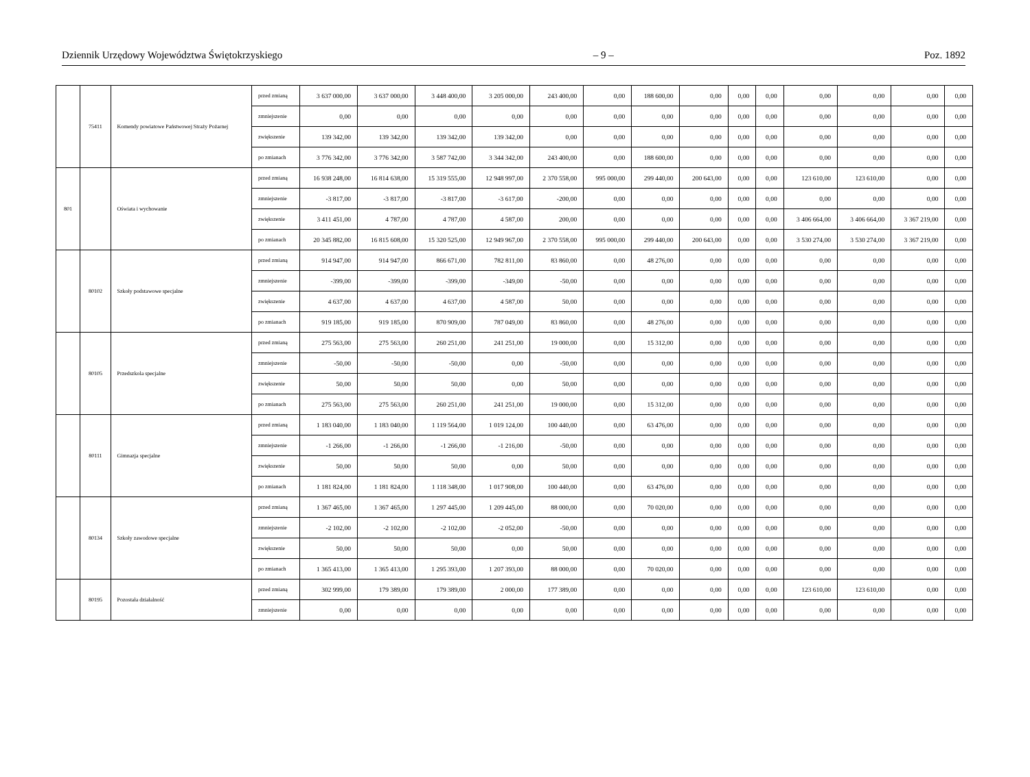Dziennik Urzędowy Województwa Świętokrzyskiego – 9 – Poz. 1892
| | 75411 | Komendy powiatowe Państwowej Straży Pożarnej | przed zmianą | 3 637 000,00 | 3 637 000,00 | 3 448 400,00 | 3 205 000,00 | 243 400,00 | 0,00 | 188 600,00 | 0,00 | 0,00 | 0,00 | 0,00 | 0,00 | 0,00 | 0,00 |
| | | | zmniejszenie | 0,00 | 0,00 | 0,00 | 0,00 | 0,00 | 0,00 | 0,00 | 0,00 | 0,00 | 0,00 | 0,00 | 0,00 | 0,00 | 0,00 |
| | | | zwiększenie | 139 342,00 | 139 342,00 | 139 342,00 | 139 342,00 | 0,00 | 0,00 | 0,00 | 0,00 | 0,00 | 0,00 | 0,00 | 0,00 | 0,00 | 0,00 |
| | | | po zmianach | 3 776 342,00 | 3 776 342,00 | 3 587 742,00 | 3 344 342,00 | 243 400,00 | 0,00 | 188 600,00 | 0,00 | 0,00 | 0,00 | 0,00 | 0,00 | 0,00 | 0,00 |
| 801 | | Oświata i wychowanie | przed zmianą | 16 938 248,00 | 16 814 638,00 | 15 319 555,00 | 12 948 997,00 | 2 370 558,00 | 995 000,00 | 299 440,00 | 200 643,00 | 0,00 | 0,00 | 123 610,00 | 123 610,00 | 0,00 | 0,00 |
| | | | zmniejszenie | -3 817,00 | -3 817,00 | -3 817,00 | -3 617,00 | -200,00 | 0,00 | 0,00 | 0,00 | 0,00 | 0,00 | 0,00 | 0,00 | 0,00 | 0,00 |
| | | | zwiększenie | 3 411 451,00 | 4 787,00 | 4 787,00 | 4 587,00 | 200,00 | 0,00 | 0,00 | 0,00 | 0,00 | 0,00 | 3 406 664,00 | 3 406 664,00 | 3 367 219,00 | 0,00 |
| | | | po zmianach | 20 345 882,00 | 16 815 608,00 | 15 320 525,00 | 12 949 967,00 | 2 370 558,00 | 995 000,00 | 299 440,00 | 200 643,00 | 0,00 | 0,00 | 3 530 274,00 | 3 530 274,00 | 3 367 219,00 | 0,00 |
| | 80102 | Szkoły podstawowe specjalne | przed zmianą | 914 947,00 | 914 947,00 | 866 671,00 | 782 811,00 | 83 860,00 | 0,00 | 48 276,00 | 0,00 | 0,00 | 0,00 | 0,00 | 0,00 | 0,00 | 0,00 |
| | | | zmniejszenie | -399,00 | -399,00 | -399,00 | -349,00 | -50,00 | 0,00 | 0,00 | 0,00 | 0,00 | 0,00 | 0,00 | 0,00 | 0,00 | 0,00 |
| | | | zwiększenie | 4 637,00 | 4 637,00 | 4 637,00 | 4 587,00 | 50,00 | 0,00 | 0,00 | 0,00 | 0,00 | 0,00 | 0,00 | 0,00 | 0,00 | 0,00 |
| | | | po zmianach | 919 185,00 | 919 185,00 | 870 909,00 | 787 049,00 | 83 860,00 | 0,00 | 48 276,00 | 0,00 | 0,00 | 0,00 | 0,00 | 0,00 | 0,00 | 0,00 |
| | 80105 | Przedszkola specjalne | przed zmianą | 275 563,00 | 275 563,00 | 260 251,00 | 241 251,00 | 19 000,00 | 0,00 | 15 312,00 | 0,00 | 0,00 | 0,00 | 0,00 | 0,00 | 0,00 | 0,00 |
| | | | zmniejszenie | -50,00 | -50,00 | -50,00 | 0,00 | -50,00 | 0,00 | 0,00 | 0,00 | 0,00 | 0,00 | 0,00 | 0,00 | 0,00 | 0,00 |
| | | | zwiększenie | 50,00 | 50,00 | 50,00 | 0,00 | 50,00 | 0,00 | 0,00 | 0,00 | 0,00 | 0,00 | 0,00 | 0,00 | 0,00 | 0,00 |
| | | | po zmianach | 275 563,00 | 275 563,00 | 260 251,00 | 241 251,00 | 19 000,00 | 0,00 | 15 312,00 | 0,00 | 0,00 | 0,00 | 0,00 | 0,00 | 0,00 | 0,00 |
| | 80111 | Gimnazja specjalne | przed zmianą | 1 183 040,00 | 1 183 040,00 | 1 119 564,00 | 1 019 124,00 | 100 440,00 | 0,00 | 63 476,00 | 0,00 | 0,00 | 0,00 | 0,00 | 0,00 | 0,00 | 0,00 |
| | | | zmniejszenie | -1 266,00 | -1 266,00 | -1 266,00 | -1 216,00 | -50,00 | 0,00 | 0,00 | 0,00 | 0,00 | 0,00 | 0,00 | 0,00 | 0,00 | 0,00 |
| | | | zwiększenie | 50,00 | 50,00 | 50,00 | 0,00 | 50,00 | 0,00 | 0,00 | 0,00 | 0,00 | 0,00 | 0,00 | 0,00 | 0,00 | 0,00 |
| | | | po zmianach | 1 181 824,00 | 1 181 824,00 | 1 118 348,00 | 1 017 908,00 | 100 440,00 | 0,00 | 63 476,00 | 0,00 | 0,00 | 0,00 | 0,00 | 0,00 | 0,00 | 0,00 |
| | 80134 | Szkoły zawodowe specjalne | przed zmianą | 1 367 465,00 | 1 367 465,00 | 1 297 445,00 | 1 209 445,00 | 88 000,00 | 0,00 | 70 020,00 | 0,00 | 0,00 | 0,00 | 0,00 | 0,00 | 0,00 | 0,00 |
| | | | zmniejszenie | -2 102,00 | -2 102,00 | -2 102,00 | -2 052,00 | -50,00 | 0,00 | 0,00 | 0,00 | 0,00 | 0,00 | 0,00 | 0,00 | 0,00 | 0,00 |
| | | | zwiększenie | 50,00 | 50,00 | 50,00 | 0,00 | 50,00 | 0,00 | 0,00 | 0,00 | 0,00 | 0,00 | 0,00 | 0,00 | 0,00 | 0,00 |
| | | | po zmianach | 1 365 413,00 | 1 365 413,00 | 1 295 393,00 | 1 207 393,00 | 88 000,00 | 0,00 | 70 020,00 | 0,00 | 0,00 | 0,00 | 0,00 | 0,00 | 0,00 | 0,00 |
| | 80195 | Pozostała działalność | przed zmianą | 302 999,00 | 179 389,00 | 179 389,00 | 2 000,00 | 177 389,00 | 0,00 | 0,00 | 0,00 | 0,00 | 0,00 | 123 610,00 | 123 610,00 | 0,00 | 0,00 |
| | | | zmniejszenie | 0,00 | 0,00 | 0,00 | 0,00 | 0,00 | 0,00 | 0,00 | 0,00 | 0,00 | 0,00 | 0,00 | 0,00 | 0,00 | 0,00 |